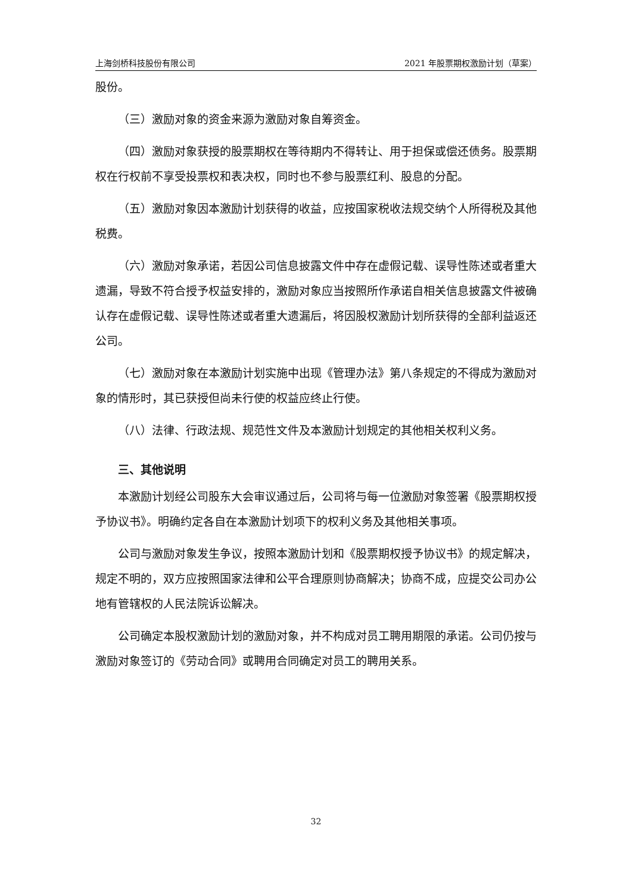上海剑桥科技股份有限公司 2021 年股票期权激励计划（草案）
股份。
（三）激励对象的资金来源为激励对象自筹资金。
（四）激励对象获授的股票期权在等待期内不得转让、用于担保或偿还债务。股票期权在行权前不享受投票权和表决权，同时也不参与股票红利、股息的分配。
（五）激励对象因本激励计划获得的收益，应按国家税收法规交纳个人所得税及其他税费。
（六）激励对象承诺，若因公司信息披露文件中存在虚假记载、误导性陈述或者重大遗漏，导致不符合授予权益安排的，激励对象应当按照所作承诺自相关信息披露文件被确认存在虚假记载、误导性陈述或者重大遗漏后，将因股权激励计划所获得的全部利益返还公司。
（七）激励对象在本激励计划实施中出现《管理办法》第八条规定的不得成为激励对象的情形时，其已获授但尚未行使的权益应终止行使。
（八）法律、行政法规、规范性文件及本激励计划规定的其他相关权利义务。
三、其他说明
本激励计划经公司股东大会审议通过后，公司将与每一位激励对象签署《股票期权授予协议书》。明确约定各自在本激励计划项下的权利义务及其他相关事项。
公司与激励对象发生争议，按照本激励计划和《股票期权授予协议书》的规定解决，规定不明的，双方应按照国家法律和公平合理原则协商解决；协商不成，应提交公司办公地有管辖权的人民法院诉讼解决。
公司确定本股权激励计划的激励对象，并不构成对员工聘用期限的承诺。公司仍按与激励对象签订的《劳动合同》或聘用合同确定对员工的聘用关系。
32